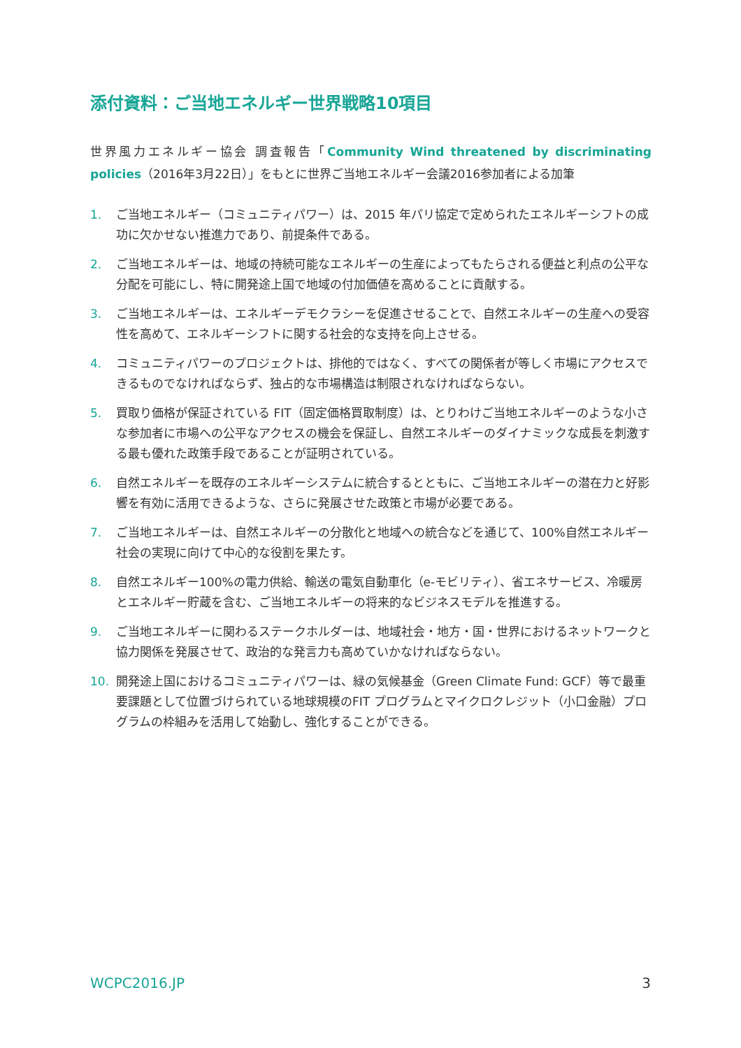添付資料：ご当地エネルギー世界戦略10項目
世界風力エネルギー協会 調査報告「Community Wind threatened by discriminating policies（2016年3月22日）」をもとに世界ご当地エネルギー会議2016参加者による加筆
1. ご当地エネルギー（コミュニティパワー）は、2015 年パリ協定で定められたエネルギーシフトの成功に欠かせない推進力であり、前提条件である。
2. ご当地エネルギーは、地域の持続可能なエネルギーの生産によってもたらされる便益と利点の公平な分配を可能にし、特に開発途上国で地域の付加価値を高めることに貢献する。
3. ご当地エネルギーは、エネルギーデモクラシーを促進させることで、自然エネルギーの生産への受容性を高めて、エネルギーシフトに関する社会的な支持を向上させる。
4. コミュニティパワーのプロジェクトは、排他的ではなく、すべての関係者が等しく市場にアクセスできるものでなければならず、独占的な市場構造は制限されなければならない。
5. 買取り価格が保証されている FIT（固定価格買取制度）は、とりわけご当地エネルギーのような小さな参加者に市場への公平なアクセスの機会を保証し、自然エネルギーのダイナミックな成長を刺激する最も優れた政策手段であることが証明されている。
6. 自然エネルギーを既存のエネルギーシステムに統合するとともに、ご当地エネルギーの潜在力と好影響を有効に活用できるような、さらに発展させた政策と市場が必要である。
7. ご当地エネルギーは、自然エネルギーの分散化と地域への統合などを通じて、100%自然エネルギー社会の実現に向けて中心的な役割を果たす。
8. 自然エネルギー100%の電力供給、輸送の電気自動車化（e-モビリティ）、省エネサービス、冷暖房とエネルギー貯蔵を含む、ご当地エネルギーの将来的なビジネスモデルを推進する。
9. ご当地エネルギーに関わるステークホルダーは、地域社会・地方・国・世界におけるネットワークと協力関係を発展させて、政治的な発言力も高めていかなければならない。
10. 開発途上国におけるコミュニティパワーは、緑の気候基金（Green Climate Fund: GCF）等で最重要課題として位置づけられている地球規模のFIT プログラムとマイクロクレジット（小口金融）プログラムの枠組みを活用して始動し、強化することができる。
WCPC2016.JP 3